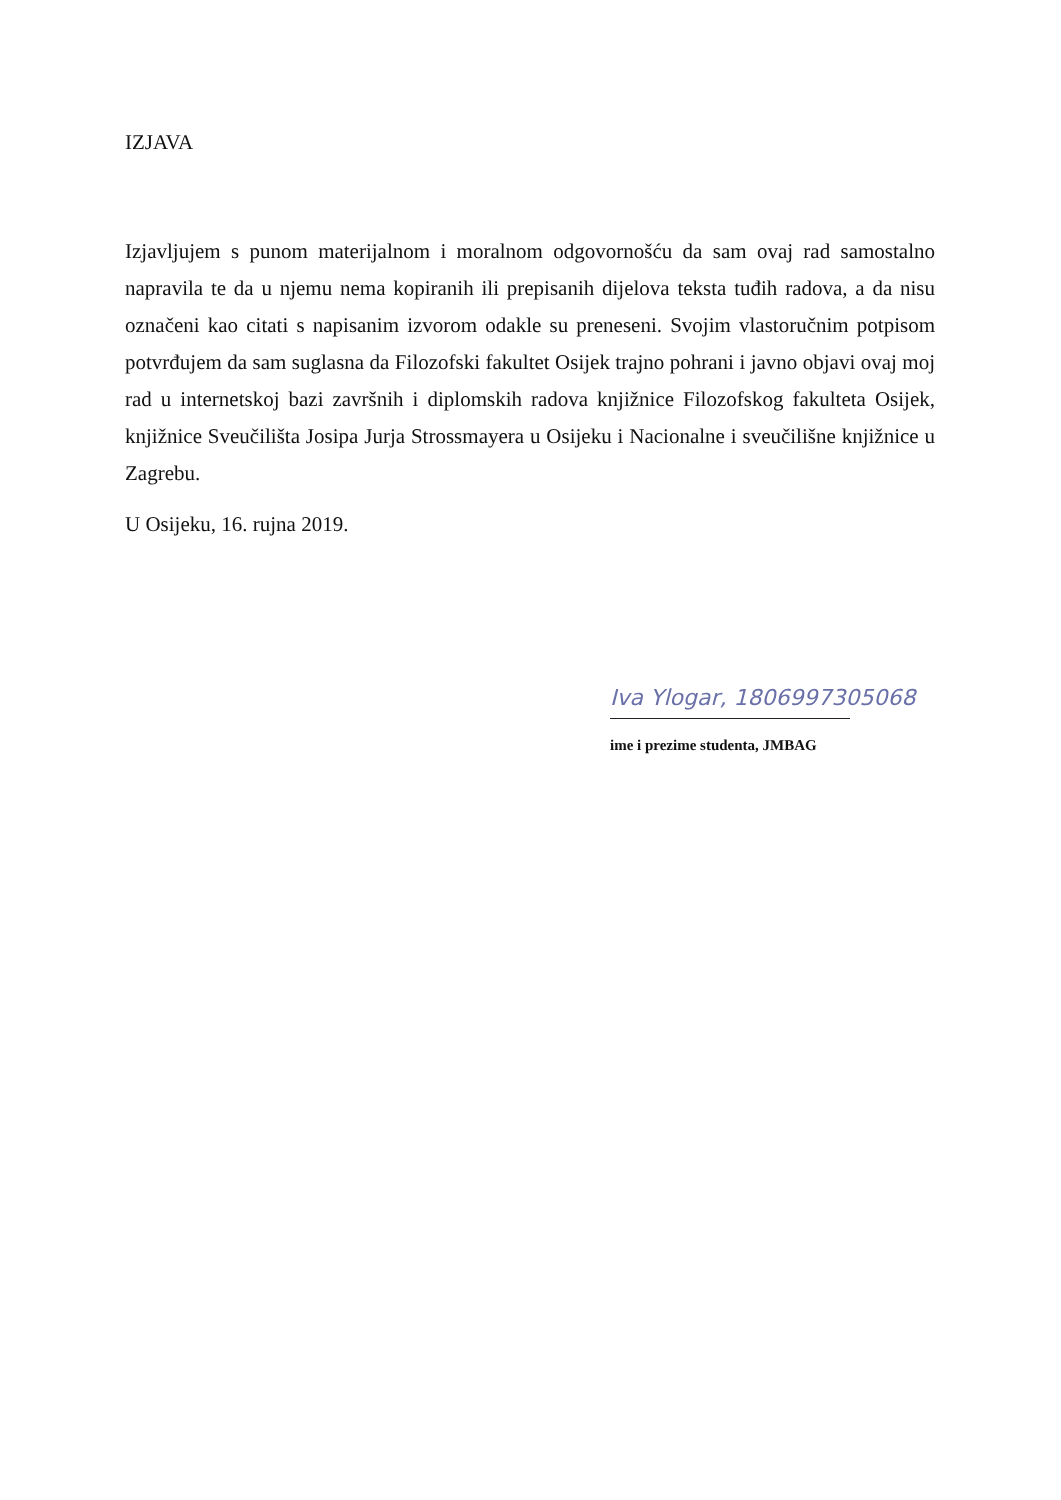IZJAVA
Izjavljujem s punom materijalnom i moralnom odgovornošću da sam ovaj rad samostalno napravila te da u njemu nema kopiranih ili prepisanih dijelova teksta tuđih radova, a da nisu označeni kao citati s napisanim izvorom odakle su preneseni. Svojim vlastoručnim potpisom potvrđujem da sam suglasna da Filozofski fakultet Osijek trajno pohrani i javno objavi ovaj moj rad u internetskoj bazi završnih i diplomskih radova knjižnice Filozofskog fakulteta Osijek, knjižnice Sveučilišta Josipa Jurja Strossmayera u Osijeku i Nacionalne i sveučilišne knjižnice u Zagrebu.
U Osijeku, 16. rujna 2019.
Iva Ylogar, 1806997305068
ime i prezime studenta, JMBAG